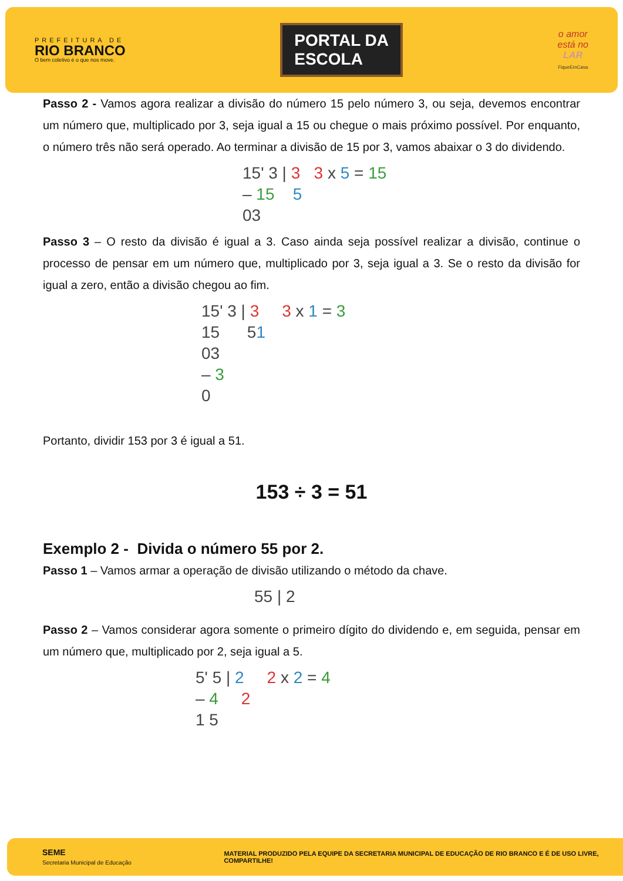PREFEITURA DE
RIO BRANCO
O bem coletivo é o que nos move.
PORTAL DA
ESCOLA
o amor
está no
LAR
FiqueEmCasa
Passo 2 - Vamos agora realizar a divisão do número 15 pelo número 3, ou seja, devemos encontrar um número que, multiplicado por 3, seja igual a 15 ou chegue o mais próximo possível. Por enquanto, o número três não será operado. Ao terminar a divisão de 15 por 3, vamos abaixar o 3 do dividendo.
15' 3 | 3 3 x 5 = 15
– 15 5
03
Passo 3 – O resto da divisão é igual a 3. Caso ainda seja possível realizar a divisão, continue o processo de pensar em um número que, multiplicado por 3, seja igual a 3. Se o resto da divisão for igual a zero, então a divisão chegou ao fim.
15' 3 | 3 3 x 1 = 3
15 51
03
– 3
0
Portanto, dividir 153 por 3 é igual a 51.
153 ÷ 3 = 51
Exemplo 2 - Divida o número 55 por 2.
Passo 1 – Vamos armar a operação de divisão utilizando o método da chave.
55 | 2
Passo 2 – Vamos considerar agora somente o primeiro dígito do dividendo e, em seguida, pensar em um número que, multiplicado por 2, seja igual a 5.
5' 5 | 2 2 x 2 = 4
– 4 2
1 5
SEME
Secretaria Municipal de Educação
MATERIAL PRODUZIDO PELA EQUIPE DA SECRETARIA MUNICIPAL DE EDUCAÇÃO DE RIO BRANCO E É DE USO LIVRE, COMPARTILHE!